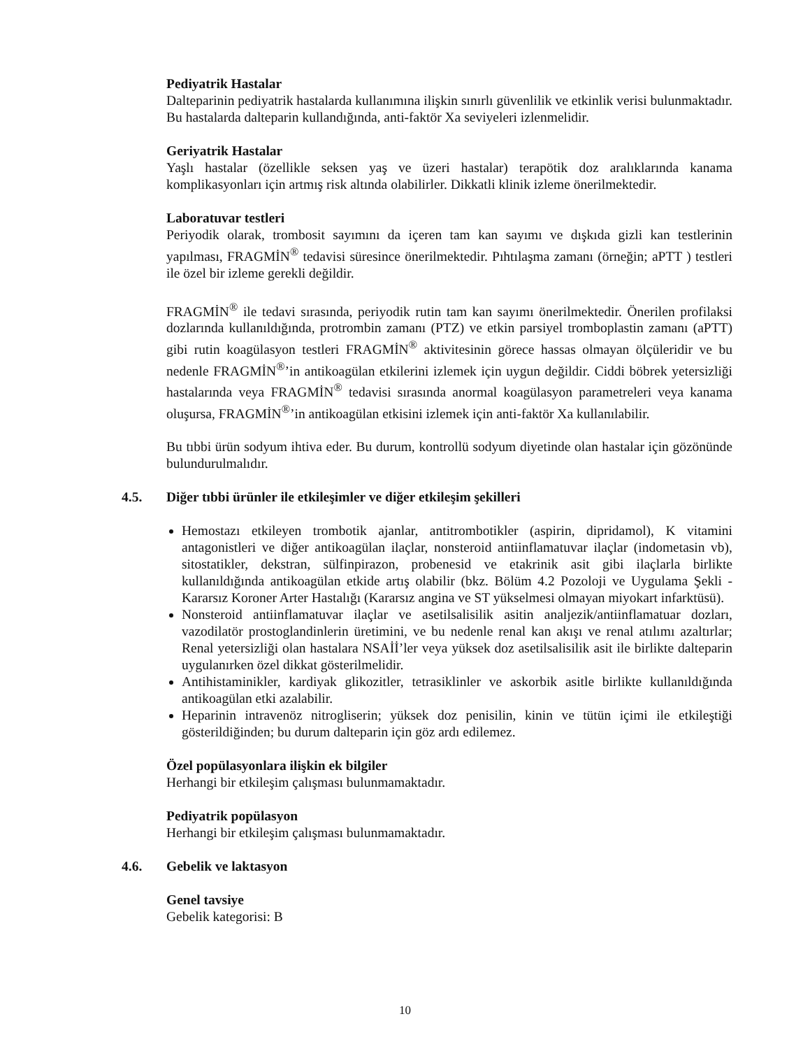Pediyatrik Hastalar
Dalteparinin pediyatrik hastalarda kullanımına ilişkin sınırlı güvenlilik ve etkinlik verisi bulunmaktadır. Bu hastalarda dalteparin kullandığında, anti-faktör Xa seviyeleri izlenmelidir.
Geriyatrik Hastalar
Yaşlı hastalar (özellikle seksen yaş ve üzeri hastalar) terapötik doz aralıklarında kanama komplikasyonları için artmış risk altında olabilirler. Dikkatli klinik izleme önerilmektedir.
Laboratuvar testleri
Periyodik olarak, trombosit sayımını da içeren tam kan sayımı ve dışkıda gizli kan testlerinin yapılması, FRAGMİN<sup>®</sup> tedavisi süresince önerilmektedir. Pıhtılaşma zamanı (örneğin; aPTT ) testleri ile özel bir izleme gerekli değildir.
FRAGMİN<sup>®</sup> ile tedavi sırasında, periyodik rutin tam kan sayımı önerilmektedir. Önerilen profilaksi dozlarında kullanıldığında, protrombin zamanı (PTZ) ve etkin parsiyel tromboplastin zamanı (aPTT) gibi rutin koagülasyon testleri FRAGMİN<sup>®</sup> aktivitesinin görece hassas olmayan ölçüleridir ve bu nedenle FRAGMİN<sup>®</sup>’in antikoagülan etkilerini izlemek için uygun değildir. Ciddi böbrek yetersizliği hastalarında veya FRAGMİN<sup>®</sup> tedavisi sırasında anormal koagülasyon parametreleri veya kanama oluşursa, FRAGMİN<sup>®</sup>’in antikoagülan etkisini izlemek için anti-faktör Xa kullanılabilir.
Bu tıbbi ürün sodyum ihtiva eder. Bu durum, kontrollü sodyum diyetinde olan hastalar için gözönünde bulundurulmalıdır.
4.5. Diğer tıbbi ürünler ile etkileşimler ve diğer etkileşim şekilleri
Hemostazı etkileyen trombotik ajanlar, antitrombotikler (aspirin, dipridamol), K vitamini antagonistleri ve diğer antikoagülan ilaçlar, nonsteroid antiinflamatuvar ilaçlar (indometasin vb), sitostatikler, dekstran, sülfinpirazon, probenesid ve etakrinik asit gibi ilaçlarla birlikte kullanıldığında antikoagülan etkide artış olabilir (bkz. Bölüm 4.2 Pozoloji ve Uygulama Şekli - Kararsız Koroner Arter Hastalığı (Kararsız angina ve ST yükselmesi olmayan miyokart infarktüsü).
Nonsteroid antiinflamatuvar ilaçlar ve asetilsalisilik asitin analjezik/antiinflamatuar dozları, vazodilatör prostoglandinlerin üretimini, ve bu nedenle renal kan akışı ve renal atılımı azaltırlar; Renal yetersizliği olan hastalara NSAİİ’ler veya yüksek doz asetilsalisilik asit ile birlikte dalteparin uygulanırken özel dikkat gösterilmelidir.
Antihistaminikler, kardiyak glikozitler, tetrasiklinler ve askorbik asitle birlikte kullanıldığında antikoagülan etki azalabilir.
Heparinin intravenöz nitrogliserin; yüksek doz penisilin, kinin ve tütün içimi ile etkileştiği gösterildiğinden; bu durum dalteparin için göz ardı edilemez.
Özel popülasyonlara ilişkin ek bilgiler
Herhangi bir etkileşim çalışması bulunmamaktadır.
Pediyatrik popülasyon
Herhangi bir etkileşim çalışması bulunmamaktadır.
4.6. Gebelik ve laktasyon
Genel tavsiye
Gebelik kategorisi: B
10